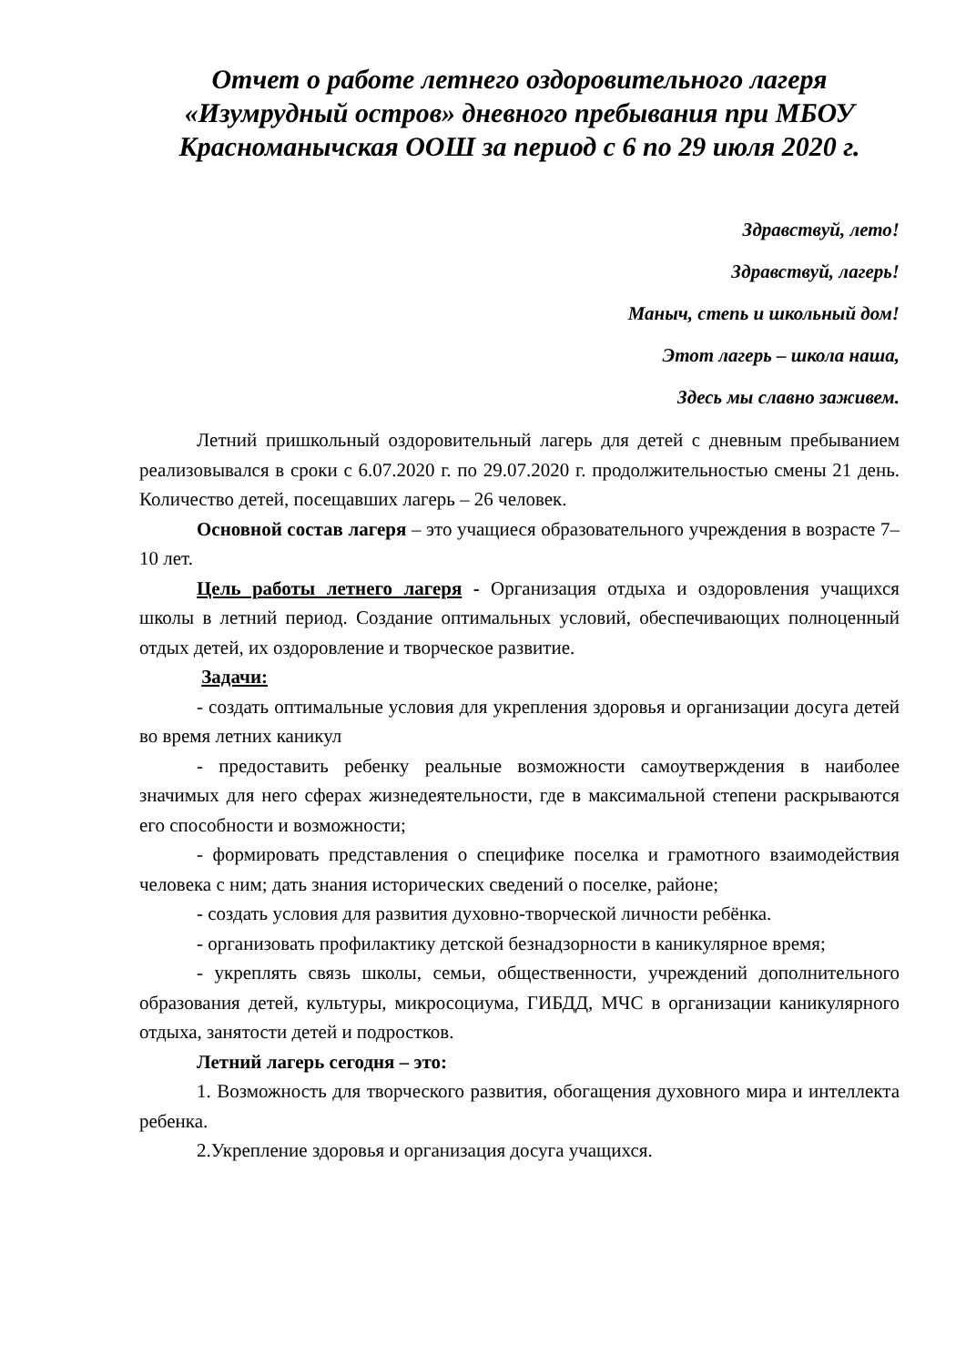Отчет о работе летнего оздоровительного лагеря «Изумрудный остров» дневного пребывания при МБОУ Красноманычская ООШ за период с 6 по 29 июля 2020 г.
Здравствуй, лето!
Здравствуй, лагерь!
Маныч, степь и школьный дом!
Этот лагерь – школа наша,
Здесь мы славно заживем.
Летний пришкольный оздоровительный лагерь для детей с дневным пребыванием реализовывался в сроки с 6.07.2020 г. по 29.07.2020 г. продолжительностью смены 21 день. Количество детей, посещавших лагерь – 26 человек.
Основной состав лагеря – это учащиеся образовательного учреждения в возрасте 7–10 лет.
Цель работы летнего лагеря - Организация отдыха и оздоровления учащихся школы в летний период. Создание оптимальных условий, обеспечивающих полноценный отдых детей, их оздоровление и творческое развитие.
Задачи:
- создать оптимальные условия для укрепления здоровья и организации досуга детей во время летних каникул
- предоставить ребенку реальные возможности самоутверждения в наиболее значимых для него сферах жизнедеятельности, где в максимальной степени раскрываются его способности и возможности;
- формировать представления о специфике поселка и грамотного взаимодействия человека с ним; дать знания исторических сведений о поселке, районе;
- создать условия для развития духовно-творческой личности ребёнка.
- организовать профилактику детской безнадзорности в каникулярное время;
- укреплять связь школы, семьи, общественности, учреждений дополнительного образования детей, культуры, микросоциума, ГИБДД, МЧС в организации каникулярного отдыха, занятости детей и подростков.
Летний лагерь сегодня – это:
1. Возможность для творческого развития, обогащения духовного мира и интеллекта ребенка.
2.Укрепление здоровья и организация досуга учащихся.